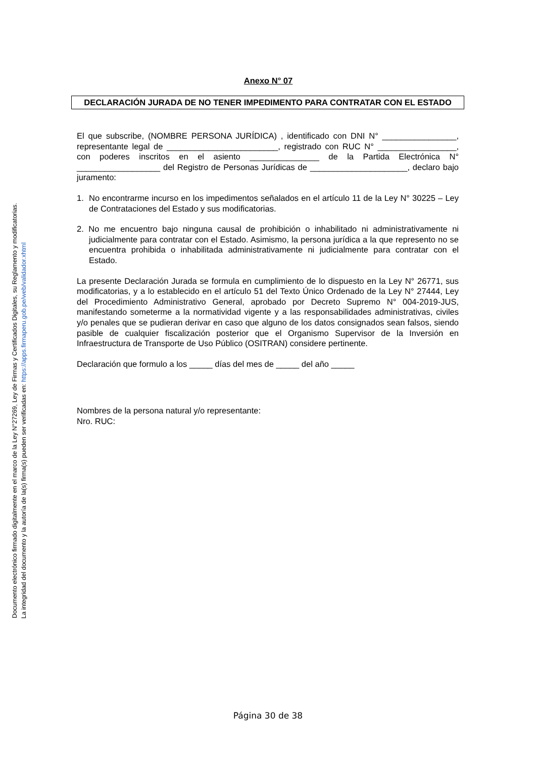Documento electrónico firmado digitalmente en el marco de la Ley N°27269, Ley de Firmas y Certificados Digitales, su Reglamento y modificatorias.
La integridad del documento y la autoría de la(s) firma(s) pueden ser verificadas en: https://apps.firmaperu.gob.pe/web/validador.xhtml
Anexo N° 07
DECLARACIÓN JURADA DE NO TENER IMPEDIMENTO PARA CONTRATAR CON EL ESTADO
El que subscribe, (NOMBRE PERSONA JURÍDICA) , identificado con DNI N° ________________, representante legal de ________________________, registrado con RUC N° _________________, con poderes inscritos en el asiento _______________ de la Partida Electrónica N° __________________ del Registro de Personas Jurídicas de _____________________, declaro bajo juramento:
1. No encontrarme incurso en los impedimentos señalados en el artículo 11 de la Ley N° 30225 – Ley de Contrataciones del Estado y sus modificatorias.
2. No me encuentro bajo ninguna causal de prohibición o inhabilitado ni administrativamente ni judicialmente para contratar con el Estado. Asimismo, la persona jurídica a la que represento no se encuentra prohibida o inhabilitada administrativamente ni judicialmente para contratar con el Estado.
La presente Declaración Jurada se formula en cumplimiento de lo dispuesto en la Ley N° 26771, sus modificatorias, y a lo establecido en el artículo 51 del Texto Único Ordenado de la Ley N° 27444, Ley del Procedimiento Administrativo General, aprobado por Decreto Supremo N° 004-2019-JUS, manifestando someterme a la normatividad vigente y a las responsabilidades administrativas, civiles y/o penales que se pudieran derivar en caso que alguno de los datos consignados sean falsos, siendo pasible de cualquier fiscalización posterior que el Organismo Supervisor de la Inversión en Infraestructura de Transporte de Uso Público (OSITRAN) considere pertinente.
Declaración que formulo a los _____ días del mes de _____ del año _____
Nombres de la persona natural y/o representante:
Nro. RUC:
Página 30 de 38